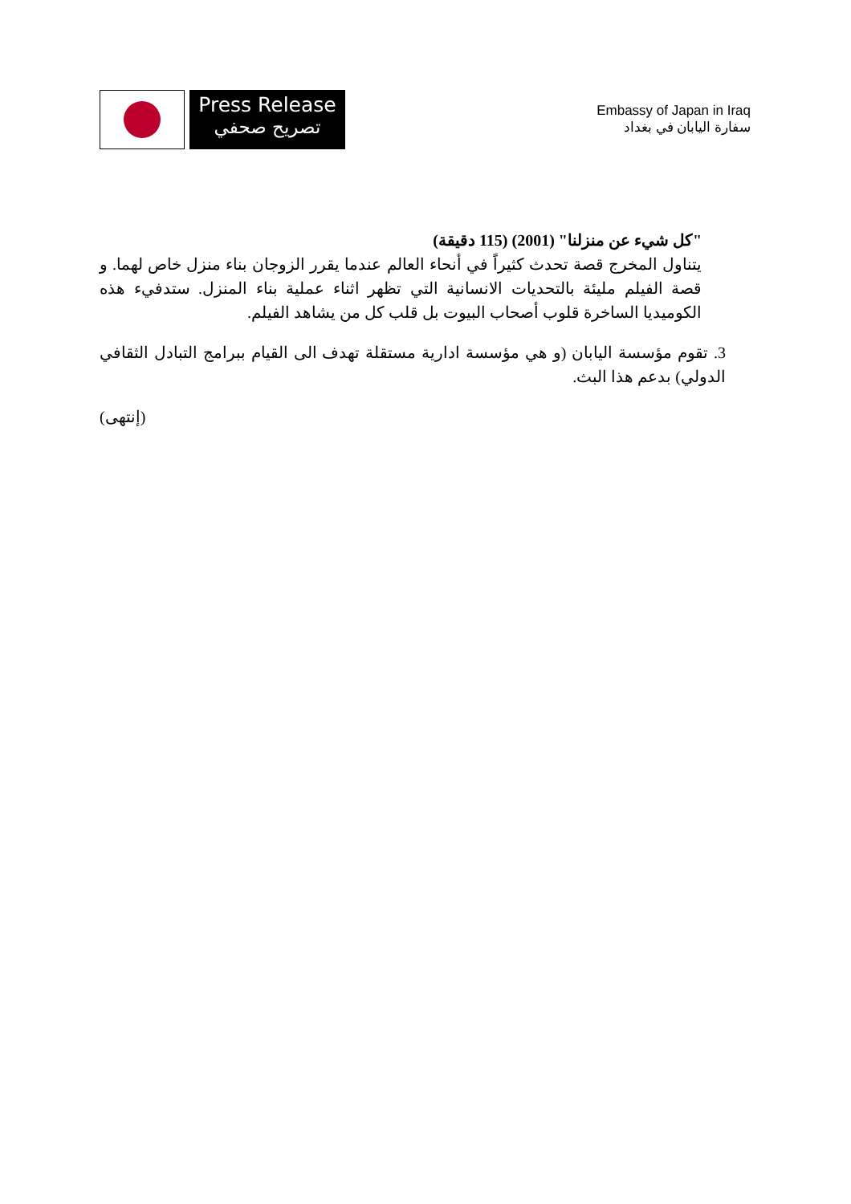Press Release
تصريح صحفي
Embassy of Japan in Iraq
سفارة اليابان في بغداد
"كل شيء عن منزلنا" (2001) (115 دقيقة)
يتناول المخرج قصة تحدث كثيراً في أنحاء العالم عندما يقرر الزوجان بناء منزل خاص لهما. و قصة الفيلم مليئة بالتحديات الانسانية التي تظهر اثناء عملية بناء المنزل. ستدفيء هذه الكوميديا الساخرة قلوب أصحاب البيوت بل قلب كل من يشاهد الفيلم.
3. تقوم مؤسسة اليابان (و هي مؤسسة ادارية مستقلة تهدف الى القيام ببرامج التبادل الثقافي الدولي) بدعم هذا البث.
(إنتهى)